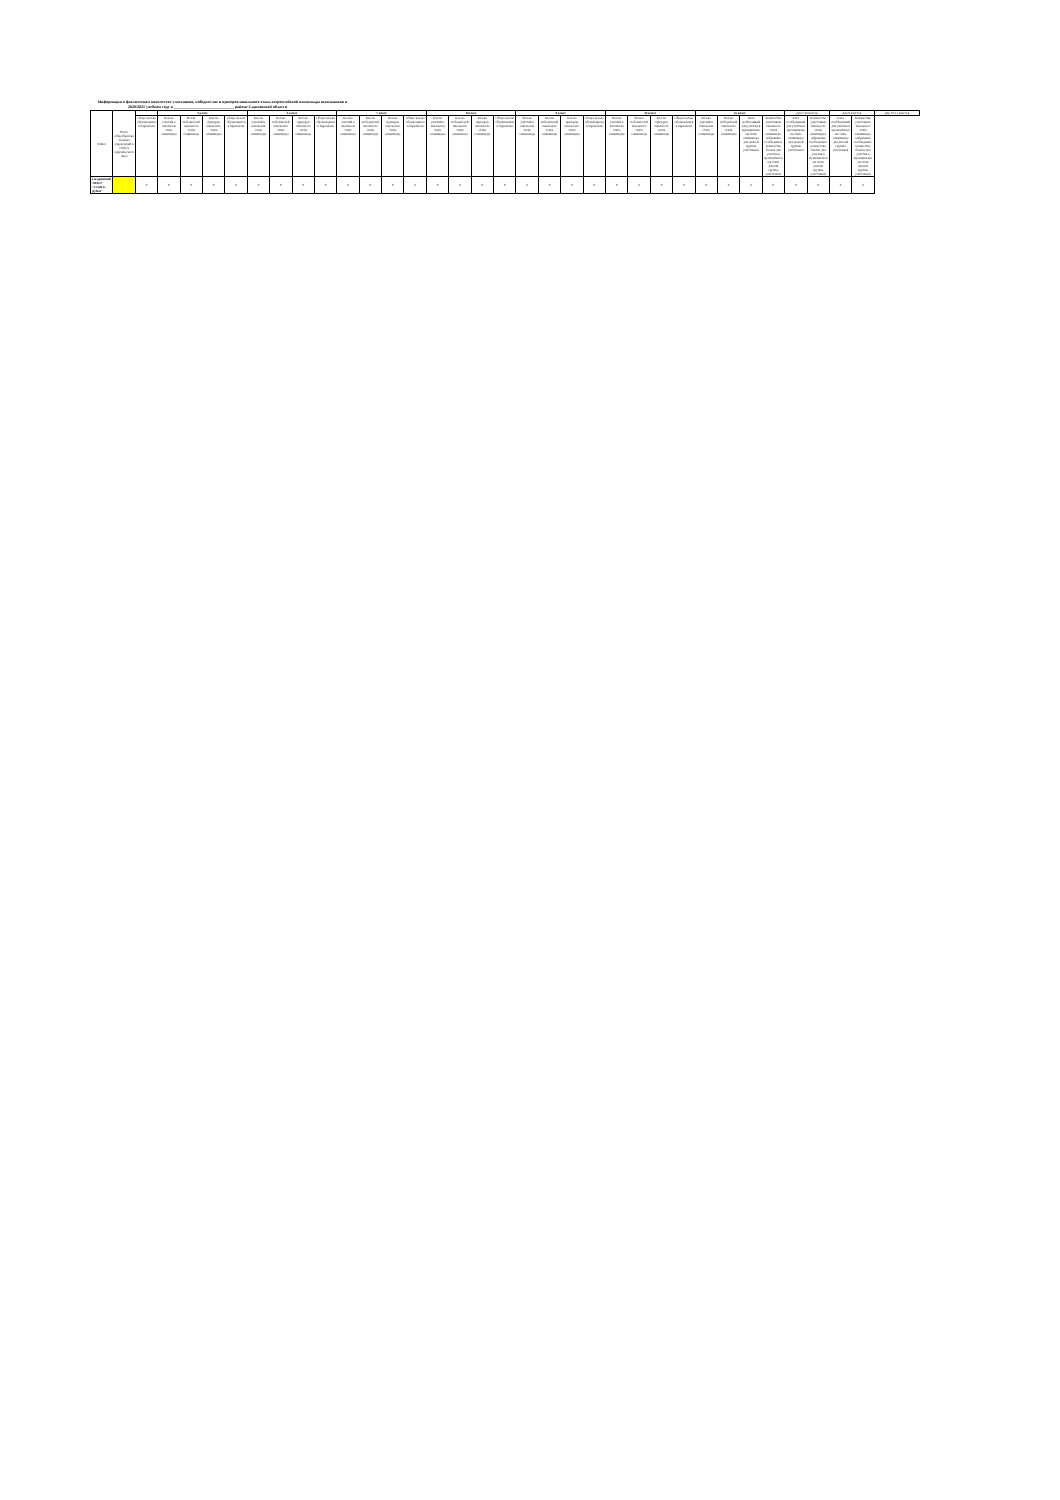Информация о фактическом количестве участников, победителях и призеров школьного этапа всероссийской олимпиады школьников в
2020/2021 учебном году в ______________________________ районе Саратовской области
| Район | Всего общеобразовательных учреждений в статусе юридического лица | | 5 класс | | | | 6 класс | | | | 7 класс | | | | 8 класс | | | | 9 класс | | | | 10 класс | | | | 11 класс | | | | Для 7-8 классов | | Для 9 классов | | Для 10-11 классов |
| --- | --- | --- | --- | --- | --- | --- | --- | --- | --- | --- | --- | --- | --- | --- | --- | --- | --- | --- | --- | --- | --- | --- | --- | --- | --- | --- | --- | --- | --- | --- | --- | --- | --- | --- | --- |
| | | Общее кол-во обучающихся в параллели | Кол-во участий в школьном этапе олимпиады | Кол-во победителей школьного этапа олимпиады | Кол-во призеров школьного этапа олимпиады | Общее кол-во обучающихся в параллели | Кол-во участий в школьном этапе олимпиады | Кол-во победителей школьного этапа олимпиады | Кол-во призеров школьного этапа олимпиады | Общее кол-во обучающихся в параллели | Кол-во участий в школьном этапе олимпиады | Кол-во победителей школьного этапа олимпиады | Кол-во призеров школьного этапа олимпиады | Общее кол-во обучающихся в параллели | Кол-во участий в школьном этапе олимпиады | Кол-во победителей школьного этапа олимпиады | Кол-во призеров школьного этапа олимпиады | Общее кол-во обучающихся в параллели | Кол-во участий в школьном этапе олимпиады | Кол-во победителей школьного этапа олимпиады | Кол-во призеров школьного этапа олимпиады | Общее кол-во обучающихся в параллели | Кол-во участий в школьном этапе олимпиады | Кол-во победителей школьного этапа олимпиады | Кол-во призеров школьного этапа олимпиады | Общее кол-во обучающихся в параллели | Кол-во участий в школьном этапе олимпиады | Кол-во победителей школьного этапа олимпиады | Балл необходимый для участия в муниципальном этапе олимпиады для данной группы участников | Количество участников школьного этапа олимпиады, набравших необходимое количество баллов для участия в муниципальном этапе данной группы участников | Балл необходимый для участия в муниципальном этапе олимпиады для данной группы участников | Количество участников школьного этапа олимпиады, набравших необходимое количество баллов для участия в муниципальном этапе данной группы участников | Балл необходимый для участия в муниципальном этапе олимпиады для данной группы участников | Количество участников школьного этапа олимпиады, набравших необходимое количество баллов для участия в муниципальном этапе данной группы участников | |
| Гагаринский /МАОУ "СОШ п. Дубки" | | 0 | 0 | 0 | 0 | 0 | 0 | 0 | 0 | 0 | 0 | 0 | 0 | 0 | 0 | 0 | 0 | 0 | 0 | 0 | 0 | 0 | 0 | 0 | 0 | 0 | 0 | 0 | 0 | 0 | 0 | 0 | 0 | 0 | |